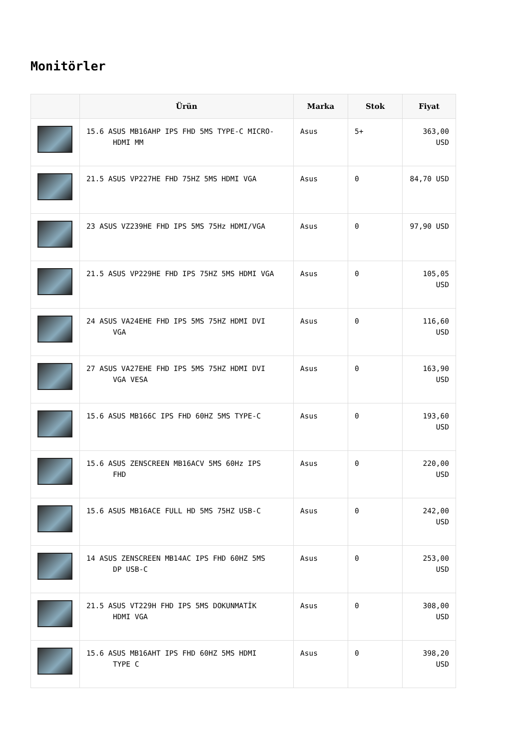Monitörler
| | Ürün | Marka | Stok | Fiyat |
| --- | --- | --- | --- | --- |
| | 15.6 ASUS MB16AHP IPS FHD 5MS TYPE-C MICRO- HDMI MM | Asus | 5+ | 363,00 USD |
| | 21.5 ASUS VP227HE FHD 75HZ 5MS HDMI VGA | Asus | 0 | 84,70 USD |
| | 23 ASUS VZ239HE FHD IPS 5MS 75Hz HDMI/VGA | Asus | 0 | 97,90 USD |
| | 21.5 ASUS VP229HE FHD IPS 75HZ 5MS HDMI VGA | Asus | 0 | 105,05 USD |
| | 24 ASUS VA24EHE FHD IPS 5MS 75HZ HDMI DVI VGA | Asus | 0 | 116,60 USD |
| | 27 ASUS VA27EHE FHD IPS 5MS 75HZ HDMI DVI VGA VESA | Asus | 0 | 163,90 USD |
| | 15.6 ASUS MB166C IPS FHD 60HZ 5MS TYPE-C | Asus | 0 | 193,60 USD |
| | 15.6 ASUS ZENSCREEN MB16ACV 5MS 60Hz IPS FHD | Asus | 0 | 220,00 USD |
| | 15.6 ASUS MB16ACE FULL HD 5MS 75HZ USB-C | Asus | 0 | 242,00 USD |
| | 14 ASUS ZENSCREEN MB14AC IPS FHD 60HZ 5MS DP USB-C | Asus | 0 | 253,00 USD |
| | 21.5 ASUS VT229H FHD IPS 5MS DOKUNMATİK HDMI VGA | Asus | 0 | 308,00 USD |
| | 15.6 ASUS MB16AHT IPS FHD 60HZ 5MS HDMI TYPE C | Asus | 0 | 398,20 USD |